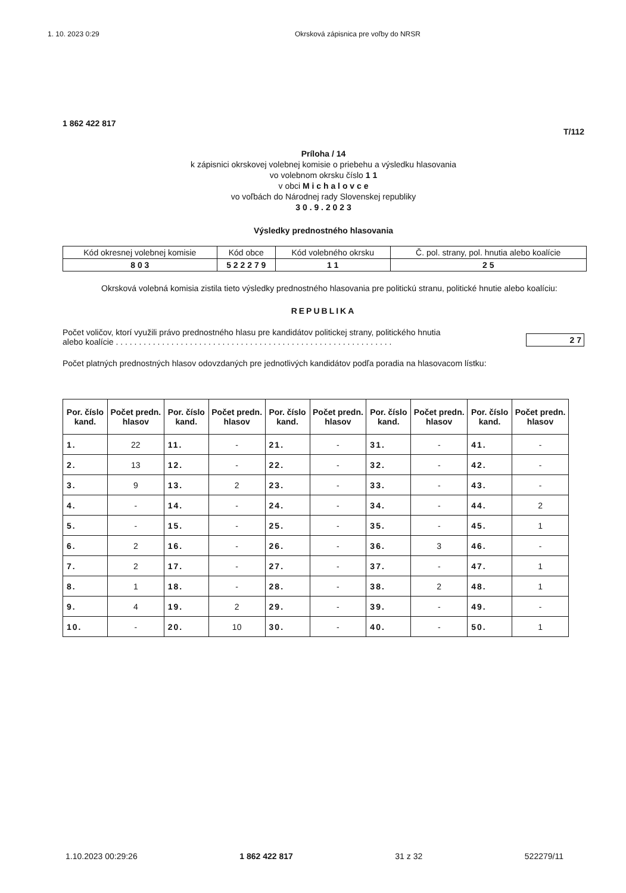1. 10. 2023 0:29 Okrsková zápisnica pre voľby do NRSR
1 862 422 817
T/112
Príloha / 14
k zápisnici okrskovej volebnej komisie o priebehu a výsledku hlasovania
vo volebnom okrsku číslo 1 1
v obci M i c h a l o v c e
vo voľbách do Národnej rady Slovenskej republiky
3 0 . 9 . 2 0 2 3
Výsledky prednostného hlasovania
| Kód okresnej volebnej komisie | Kód obce | Kód volebného okrsku | Č. pol. strany, pol. hnutia alebo koalície |
| 8 0 3 | 5 2 2 2 7 9 | 1 1 | 2 5 |
Okrsková volebná komisia zistila tieto výsledky prednostného hlasovania pre politickú stranu, politické hnutie alebo koalíciu:
REPUBLIKA
Počet voličov, ktorí využili právo prednostného hlasu pre kandidátov politickej strany, politického hnutia
alebo koalície . . . . . . . . . . . . . . . . . . . . . . . . . . . . . . . . . . . . . . . . . . . . . . . . . . . . . . . . . . . .
2 7
Počet platných prednostných hlasov odovzdaných pre jednotlivých kandidátov podľa poradia na hlasovacom lístku:
| Por. číslo kand. | Počet predn. hlasov | Por. číslo kand. | Počet predn. hlasov | Por. číslo kand. | Počet predn. hlasov | Por. číslo kand. | Počet predn. hlasov | Por. číslo kand. | Počet predn. hlasov |
| --- | --- | --- | --- | --- | --- | --- | --- | --- | --- |
| 1. | 22 | 11. | - | 21. | - | 31. | - | 41. | - |
| 2. | 13 | 12. | - | 22. | - | 32. | - | 42. | - |
| 3. | 9 | 13. | 2 | 23. | - | 33. | - | 43. | - |
| 4. | - | 14. | - | 24. | - | 34. | - | 44. | 2 |
| 5. | - | 15. | - | 25. | - | 35. | - | 45. | 1 |
| 6. | 2 | 16. | - | 26. | - | 36. | 3 | 46. | - |
| 7. | 2 | 17. | - | 27. | - | 37. | - | 47. | 1 |
| 8. | 1 | 18. | - | 28. | - | 38. | 2 | 48. | 1 |
| 9. | 4 | 19. | 2 | 29. | - | 39. | - | 49. | - |
| 10. | - | 20. | 10 | 30. | - | 40. | - | 50. | 1 |
1.10.2023 00:29:26 1 862 422 817 31 z 32 522279/11